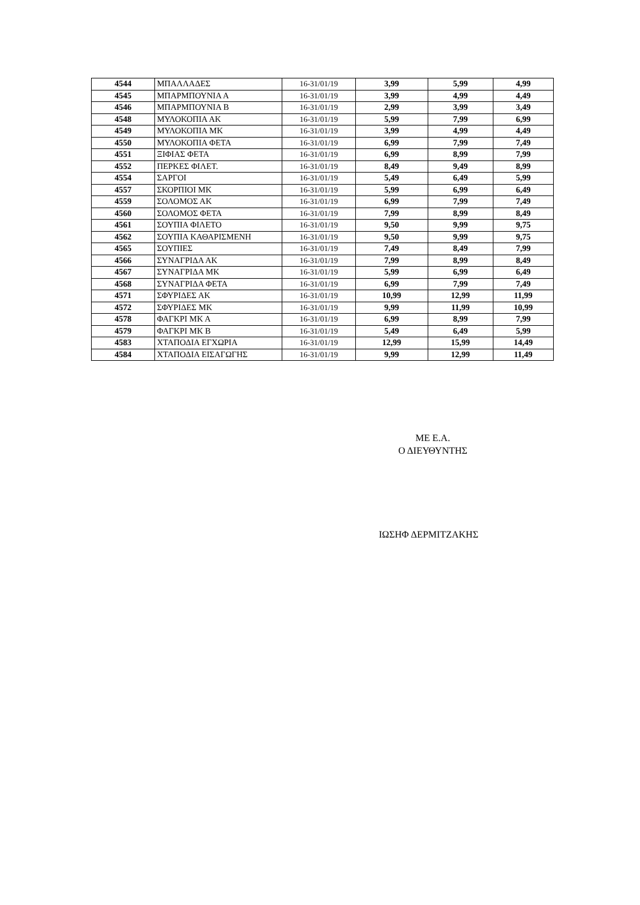| 4544 | ΜΠΑΛΛΑΔΕΣ | 16-31/01/19 | 3,99 | 5,99 | 4,99 |
| 4545 | ΜΠΑΡΜΠΟΥΝΙΑ Α | 16-31/01/19 | 3,99 | 4,99 | 4,49 |
| 4546 | ΜΠΑΡΜΠΟΥΝΙΑ Β | 16-31/01/19 | 2,99 | 3,99 | 3,49 |
| 4548 | ΜΥΛΟΚΟΠΙΑ ΑΚ | 16-31/01/19 | 5,99 | 7,99 | 6,99 |
| 4549 | ΜΥΛΟΚΟΠΙΑ ΜΚ | 16-31/01/19 | 3,99 | 4,99 | 4,49 |
| 4550 | ΜΥΛΟΚΟΠΙΑ ΦΕΤΑ | 16-31/01/19 | 6,99 | 7,99 | 7,49 |
| 4551 | ΞΙΦΙΑΣ ΦΕΤΑ | 16-31/01/19 | 6,99 | 8,99 | 7,99 |
| 4552 | ΠΕΡΚΕΣ ΦΙΛΕΤ. | 16-31/01/19 | 8,49 | 9,49 | 8,99 |
| 4554 | ΣΑΡΓΟΙ | 16-31/01/19 | 5,49 | 6,49 | 5,99 |
| 4557 | ΣΚΟΡΠΙΟΙ ΜΚ | 16-31/01/19 | 5,99 | 6,99 | 6,49 |
| 4559 | ΣΟΛΟΜΟΣ ΑΚ | 16-31/01/19 | 6,99 | 7,99 | 7,49 |
| 4560 | ΣΟΛΟΜΟΣ ΦΕΤΑ | 16-31/01/19 | 7,99 | 8,99 | 8,49 |
| 4561 | ΣΟΥΠΙΑ ΦΙΛΕΤΟ | 16-31/01/19 | 9,50 | 9,99 | 9,75 |
| 4562 | ΣΟΥΠΙΑ ΚΑΘΑΡΙΣΜΕΝΗ | 16-31/01/19 | 9,50 | 9,99 | 9,75 |
| 4565 | ΣΟΥΠΙΕΣ | 16-31/01/19 | 7,49 | 8,49 | 7,99 |
| 4566 | ΣΥΝΑΓΡΙΔΑ ΑΚ | 16-31/01/19 | 7,99 | 8,99 | 8,49 |
| 4567 | ΣΥΝΑΓΡΙΔΑ ΜΚ | 16-31/01/19 | 5,99 | 6,99 | 6,49 |
| 4568 | ΣΥΝΑΓΡΙΔΑ ΦΕΤΑ | 16-31/01/19 | 6,99 | 7,99 | 7,49 |
| 4571 | ΣΦΥΡΙΔΕΣ ΑΚ | 16-31/01/19 | 10,99 | 12,99 | 11,99 |
| 4572 | ΣΦΥΡΙΔΕΣ ΜΚ | 16-31/01/19 | 9,99 | 11,99 | 10,99 |
| 4578 | ΦΑΓΚΡΙ ΜΚ Α | 16-31/01/19 | 6,99 | 8,99 | 7,99 |
| 4579 | ΦΑΓΚΡΙ ΜΚ Β | 16-31/01/19 | 5,49 | 6,49 | 5,99 |
| 4583 | ΧΤΑΠΟΔΙΑ ΕΓΧΩΡΙΑ | 16-31/01/19 | 12,99 | 15,99 | 14,49 |
| 4584 | ΧΤΑΠΟΔΙΑ ΕΙΣΑΓΩΓΗΣ | 16-31/01/19 | 9,99 | 12,99 | 11,49 |
ΜΕ Ε.Α.
Ο ΔΙΕΥΘΥΝΤΗΣ
ΙΩΣΗΦ ΔΕΡΜΙΤΖΑΚΗΣ